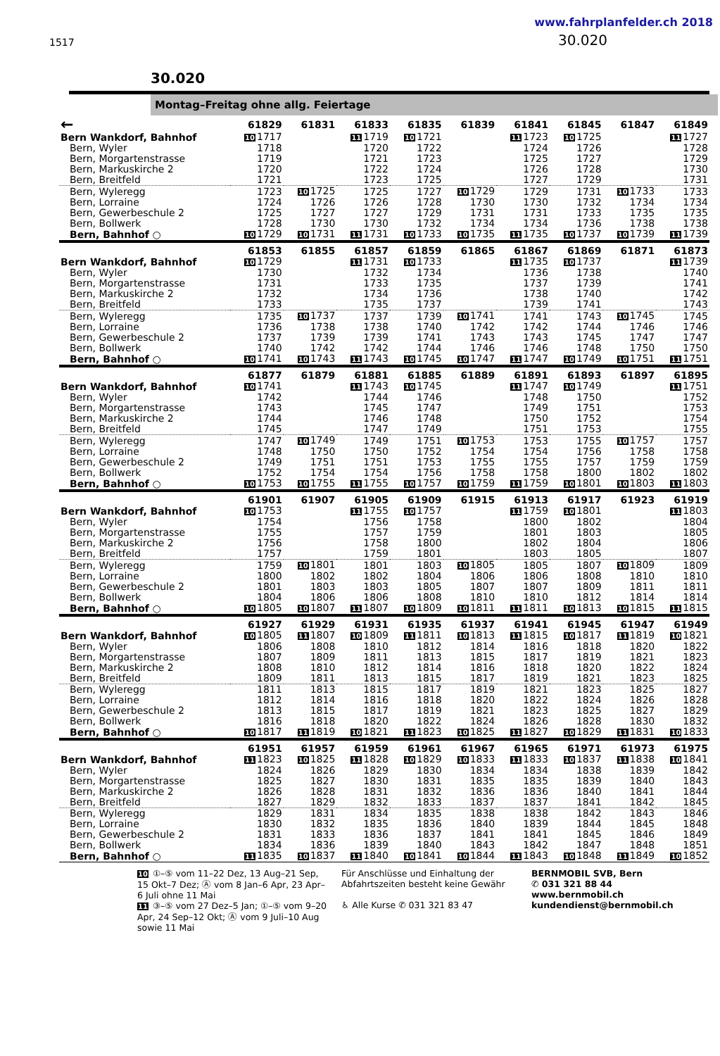1517
www.fahrplanfelder.ch 2018
30.020
30.020
Montag–Freitag ohne allg. Feiertage
| ← | 61829 | 61831 | 61833 | 61835 | 61839 | 61841 | 61845 | 61847 | 61849 |
| --- | --- | --- | --- | --- | --- | --- | --- | --- | --- |
| Bern Wankdorf, Bahnhof | 10 1717 | | 11 1719 | 10 1721 | | 11 1723 | 10 1725 | | 11 1727 |
| Bern, Wyler | 1718 | | 1720 | 1722 | | 1724 | 1726 | | 1728 |
| Bern, Morgartenstrasse | 1719 | | 1721 | 1723 | | 1725 | 1727 | | 1729 |
| Bern, Markuskirche 2 | 1720 | | 1722 | 1724 | | 1726 | 1728 | | 1730 |
| Bern, Breitfeld | 1721 | | 1723 | 1725 | | 1727 | 1729 | | 1731 |
| Bern, Wyleregg | 1723 | 10 1725 | 1725 | 1727 | 10 1729 | 1729 | 1731 | 10 1733 | 1733 |
| Bern, Lorraine | 1724 | 1726 | 1726 | 1728 | 1730 | 1730 | 1732 | 1734 | 1734 |
| Bern, Gewerbeschule 2 | 1725 | 1727 | 1727 | 1729 | 1731 | 1731 | 1733 | 1735 | 1735 |
| Bern, Bollwerk | 1728 | 1730 | 1730 | 1732 | 1734 | 1734 | 1736 | 1738 | 1738 |
| Bern, Bahnhof ○ | 10 1729 | 10 1731 | 11 1731 | 10 1733 | 10 1735 | 11 1735 | 10 1737 | 10 1739 | 11 1739 |
| | 61853 | 61855 | 61857 | 61859 | 61865 | 61867 | 61869 | 61871 | 61873 |
| Bern Wankdorf, Bahnhof | 10 1729 | | 11 1731 | 10 1733 | | 11 1735 | 10 1737 | | 11 1739 |
| Bern, Wyler | 1730 | | 1732 | 1734 | | 1736 | 1738 | | 1740 |
| Bern, Morgartenstrasse | 1731 | | 1733 | 1735 | | 1737 | 1739 | | 1741 |
| Bern, Markuskirche 2 | 1732 | | 1734 | 1736 | | 1738 | 1740 | | 1742 |
| Bern, Breitfeld | 1733 | | 1735 | 1737 | | 1739 | 1741 | | 1743 |
| Bern, Wyleregg | 1735 | 10 1737 | 1737 | 1739 | 10 1741 | 1741 | 1743 | 10 1745 | 1745 |
| Bern, Lorraine | 1736 | 1738 | 1738 | 1740 | 1742 | 1742 | 1744 | 1746 | 1746 |
| Bern, Gewerbeschule 2 | 1737 | 1739 | 1739 | 1741 | 1743 | 1743 | 1745 | 1747 | 1747 |
| Bern, Bollwerk | 1740 | 1742 | 1742 | 1744 | 1746 | 1746 | 1748 | 1750 | 1750 |
| Bern, Bahnhof ○ | 10 1741 | 10 1743 | 11 1743 | 10 1745 | 10 1747 | 11 1747 | 10 1749 | 10 1751 | 11 1751 |
| | 61877 | 61879 | 61881 | 61885 | 61889 | 61891 | 61893 | 61897 | 61895 |
| Bern Wankdorf, Bahnhof | 10 1741 | | 11 1743 | 10 1745 | | 11 1747 | 10 1749 | | 11 1751 |
| Bern, Wyler | 1742 | | 1744 | 1746 | | 1748 | 1750 | | 1752 |
| Bern, Morgartenstrasse | 1743 | | 1745 | 1747 | | 1749 | 1751 | | 1753 |
| Bern, Markuskirche 2 | 1744 | | 1746 | 1748 | | 1750 | 1752 | | 1754 |
| Bern, Breitfeld | 1745 | | 1747 | 1749 | | 1751 | 1753 | | 1755 |
| Bern, Wyleregg | 1747 | 10 1749 | 1749 | 1751 | 10 1753 | 1753 | 1755 | 10 1757 | 1757 |
| Bern, Lorraine | 1748 | 1750 | 1750 | 1752 | 1754 | 1754 | 1756 | 1758 | 1758 |
| Bern, Gewerbeschule 2 | 1749 | 1751 | 1751 | 1753 | 1755 | 1755 | 1757 | 1759 | 1759 |
| Bern, Bollwerk | 1752 | 1754 | 1754 | 1756 | 1758 | 1758 | 1800 | 1802 | 1802 |
| Bern, Bahnhof ○ | 10 1753 | 10 1755 | 11 1755 | 10 1757 | 10 1759 | 11 1759 | 10 1801 | 10 1803 | 11 1803 |
| | 61901 | 61907 | 61905 | 61909 | 61915 | 61913 | 61917 | 61923 | 61919 |
| Bern Wankdorf, Bahnhof | 10 1753 | | 11 1755 | 10 1757 | | 11 1759 | 10 1801 | | 11 1803 |
| Bern, Wyler | 1754 | | 1756 | 1758 | | 1800 | 1802 | | 1804 |
| Bern, Morgartenstrasse | 1755 | | 1757 | 1759 | | 1801 | 1803 | | 1805 |
| Bern, Markuskirche 2 | 1756 | | 1758 | 1800 | | 1802 | 1804 | | 1806 |
| Bern, Breitfeld | 1757 | | 1759 | 1801 | | 1803 | 1805 | | 1807 |
| Bern, Wyleregg | 1759 | 10 1801 | 1801 | 1803 | 10 1805 | 1805 | 1807 | 10 1809 | 1809 |
| Bern, Lorraine | 1800 | 1802 | 1802 | 1804 | 1806 | 1806 | 1808 | 1810 | 1810 |
| Bern, Gewerbeschule 2 | 1801 | 1803 | 1803 | 1805 | 1807 | 1807 | 1809 | 1811 | 1811 |
| Bern, Bollwerk | 1804 | 1806 | 1806 | 1808 | 1810 | 1810 | 1812 | 1814 | 1814 |
| Bern, Bahnhof ○ | 10 1805 | 10 1807 | 11 1807 | 10 1809 | 10 1811 | 11 1811 | 10 1813 | 10 1815 | 11 1815 |
| | 61927 | 61929 | 61931 | 61935 | 61937 | 61941 | 61945 | 61947 | 61949 |
| Bern Wankdorf, Bahnhof | 10 1805 | 11 1807 | 10 1809 | 11 1811 | 10 1813 | 11 1815 | 10 1817 | 11 1819 | 10 1821 |
| Bern, Wyler | 1806 | 1808 | 1810 | 1812 | 1814 | 1816 | 1818 | 1820 | 1822 |
| Bern, Morgartenstrasse | 1807 | 1809 | 1811 | 1813 | 1815 | 1817 | 1819 | 1821 | 1823 |
| Bern, Markuskirche 2 | 1808 | 1810 | 1812 | 1814 | 1816 | 1818 | 1820 | 1822 | 1824 |
| Bern, Breitfeld | 1809 | 1811 | 1813 | 1815 | 1817 | 1819 | 1821 | 1823 | 1825 |
| Bern, Wyleregg | 1811 | 1813 | 1815 | 1817 | 1819 | 1821 | 1823 | 1825 | 1827 |
| Bern, Lorraine | 1812 | 1814 | 1816 | 1818 | 1820 | 1822 | 1824 | 1826 | 1828 |
| Bern, Gewerbeschule 2 | 1813 | 1815 | 1817 | 1819 | 1821 | 1823 | 1825 | 1827 | 1829 |
| Bern, Bollwerk | 1816 | 1818 | 1820 | 1822 | 1824 | 1826 | 1828 | 1830 | 1832 |
| Bern, Bahnhof ○ | 10 1817 | 11 1819 | 10 1821 | 11 1823 | 10 1825 | 11 1827 | 10 1829 | 11 1831 | 10 1833 |
| | 61951 | 61957 | 61959 | 61961 | 61967 | 61965 | 61971 | 61973 | 61975 |
| Bern Wankdorf, Bahnhof | 11 1823 | 10 1825 | 11 1828 | 10 1829 | 10 1833 | 11 1833 | 10 1837 | 11 1838 | 10 1841 |
| Bern, Wyler | 1824 | 1826 | 1829 | 1830 | 1834 | 1834 | 1838 | 1839 | 1842 |
| Bern, Morgartenstrasse | 1825 | 1827 | 1830 | 1831 | 1835 | 1835 | 1839 | 1840 | 1843 |
| Bern, Markuskirche 2 | 1826 | 1828 | 1831 | 1832 | 1836 | 1836 | 1840 | 1841 | 1844 |
| Bern, Breitfeld | 1827 | 1829 | 1832 | 1833 | 1837 | 1837 | 1841 | 1842 | 1845 |
| Bern, Wyleregg | 1829 | 1831 | 1834 | 1835 | 1838 | 1838 | 1842 | 1843 | 1846 |
| Bern, Lorraine | 1830 | 1832 | 1835 | 1836 | 1840 | 1839 | 1844 | 1845 | 1848 |
| Bern, Gewerbeschule 2 | 1831 | 1833 | 1836 | 1837 | 1841 | 1841 | 1845 | 1846 | 1849 |
| Bern, Bollwerk | 1834 | 1836 | 1839 | 1840 | 1843 | 1842 | 1847 | 1848 | 1851 |
| Bern, Bahnhof ○ | 11 1835 | 10 1837 | 11 1840 | 10 1841 | 10 1844 | 11 1843 | 10 1848 | 11 1849 | 10 1852 |
10 ①–⑤ vom 11–22 Dez, 13 Aug–21 Sep, 15 Okt–7 Dez; Ⓐ vom 8 Jan–6 Apr, 23 Apr–6 Juli ohne 11 Mai
11 ③–⑤ vom 27 Dez–5 Jan; ①–⑤ vom 9–20 Apr, 24 Sep–12 Okt; Ⓐ vom 9 Juli–10 Aug sowie 11 Mai
Für Anschlüsse und Einhaltung der Abfahrtszeiten besteht keine Gewähr
♿ Alle Kurse ✆ 031 321 83 47
BERNMOBIL SVB, Bern
✆ 031 321 88 44
www.bernmobil.ch
kundendienst@bernmobil.ch